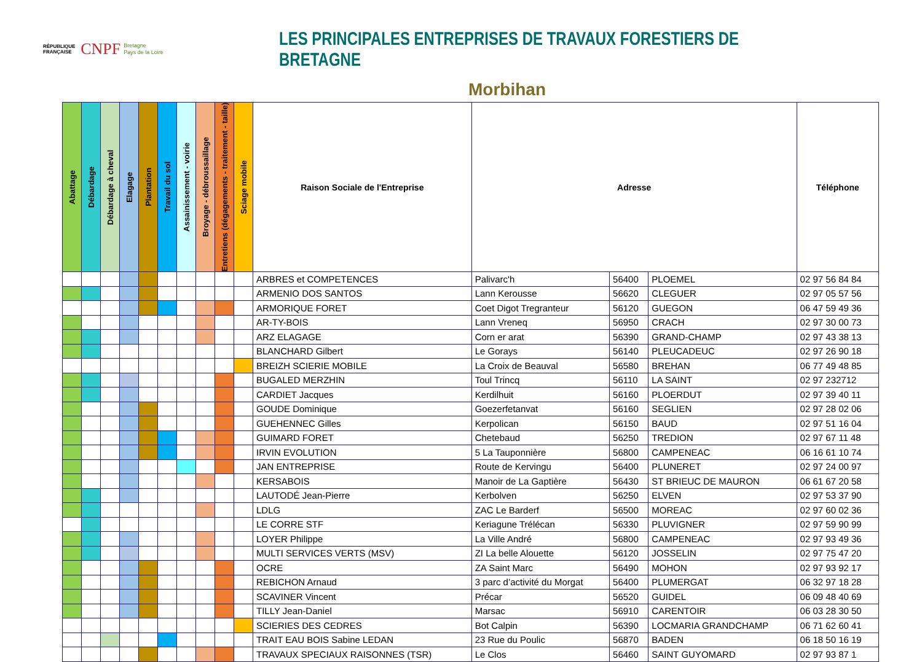RÉPUBLIQUE FRANÇAISE
CNPF
Bretagne
Pays de la Loire
LES PRINCIPALES ENTREPRISES DE TRAVAUX FORESTIERS DE BRETAGNE
Morbihan
| Abattage | Débardage | Débardage à cheval | Elagage | Plantation | Travail du sol | Assainissement - voirie | Broyage - débroussaillage | Entretiens (dégagements - traitement - taille) | Sciage mobile | Raison Sociale de l'Entreprise | Adresse | | | Téléphone |
| --- | --- | --- | --- | --- | --- | --- | --- | --- | --- | --- | --- | --- | --- | --- |
| | | | | | | | | | | ARBRES et COMPETENCES | Palivarc'h | 56400 | PLOEMEL | 02 97 56 84 84 |
| | | | | | | | | | | ARMENIO DOS SANTOS | Lann Kerousse | 56620 | CLEGUER | 02 97 05 57 56 |
| | | | | | | | | | | ARMORIQUE FORET | Coet Digot Tregranteur | 56120 | GUEGON | 06 47 59 49 36 |
| | | | | | | | | | | AR-TY-BOIS | Lann Vreneq | 56950 | CRACH | 02 97 30 00 73 |
| | | | | | | | | | | ARZ ELAGAGE | Corn er arat | 56390 | GRAND-CHAMP | 02 97 43 38 13 |
| | | | | | | | | | | BLANCHARD Gilbert | Le Gorays | 56140 | PLEUCADEUC | 02 97 26 90 18 |
| | | | | | | | | | | BREIZH SCIERIE MOBILE | La Croix de Beauval | 56580 | BREHAN | 06 77 49 48 85 |
| | | | | | | | | | | BUGALED MERZHIN | Toul Trincq | 56110 | LA SAINT | 02 97 232712 |
| | | | | | | | | | | CARDIET Jacques | Kerdilhuit | 56160 | PLOERDUT | 02 97 39 40 11 |
| | | | | | | | | | | GOUDE Dominique | Goezerfetanvat | 56160 | SEGLIEN | 02 97 28 02 06 |
| | | | | | | | | | | GUEHENNEC Gilles | Kerpolican | 56150 | BAUD | 02 97 51 16 04 |
| | | | | | | | | | | GUIMARD FORET | Chetebaud | 56250 | TREDION | 02 97 67 11 48 |
| | | | | | | | | | | IRVIN EVOLUTION | 5 La Tauponnière | 56800 | CAMPENEAC | 06 16 61 10 74 |
| | | | | | | | | | | JAN ENTREPRISE | Route de Kervingu | 56400 | PLUNERET | 02 97 24 00 97 |
| | | | | | | | | | | KERSABOIS | Manoir de La Gaptière | 56430 | ST BRIEUC DE MAURON | 06 61 67 20 58 |
| | | | | | | | | | | LAUTODÉ Jean-Pierre | Kerbolven | 56250 | ELVEN | 02 97 53 37 90 |
| | | | | | | | | | | LDLG | ZAC Le Barderf | 56500 | MOREAC | 02 97 60 02 36 |
| | | | | | | | | | | LE CORRE STF | Keriagune Trélécan | 56330 | PLUVIGNER | 02 97 59 90 99 |
| | | | | | | | | | | LOYER Philippe | La Ville André | 56800 | CAMPENEAC | 02 97 93 49 36 |
| | | | | | | | | | | MULTI SERVICES VERTS (MSV) | ZI La belle Alouette | 56120 | JOSSELIN | 02 97 75 47 20 |
| | | | | | | | | | | OCRE | ZA Saint Marc | 56490 | MOHON | 02 97 93 92 17 |
| | | | | | | | | | | REBICHON Arnaud | 3 parc d’activité du Morgat | 56400 | PLUMERGAT | 06 32 97 18 28 |
| | | | | | | | | | | SCAVINER Vincent | Précar | 56520 | GUIDEL | 06 09 48 40 69 |
| | | | | | | | | | | TILLY Jean-Daniel | Marsac | 56910 | CARENTOIR | 06 03 28 30 50 |
| | | | | | | | | | | SCIERIES DES CEDRES | Bot Calpin | 56390 | LOCMARIA GRANDCHAMP | 06 71 62 60 41 |
| | | | | | | | | | | TRAIT EAU BOIS Sabine LEDAN | 23 Rue du Poulic | 56870 | BADEN | 06 18 50 16 19 |
| | | | | | | | | | | TRAVAUX SPECIAUX RAISONNES (TSR) | Le Clos | 56460 | SAINT GUYOMARD | 02 97 93 87 1 |